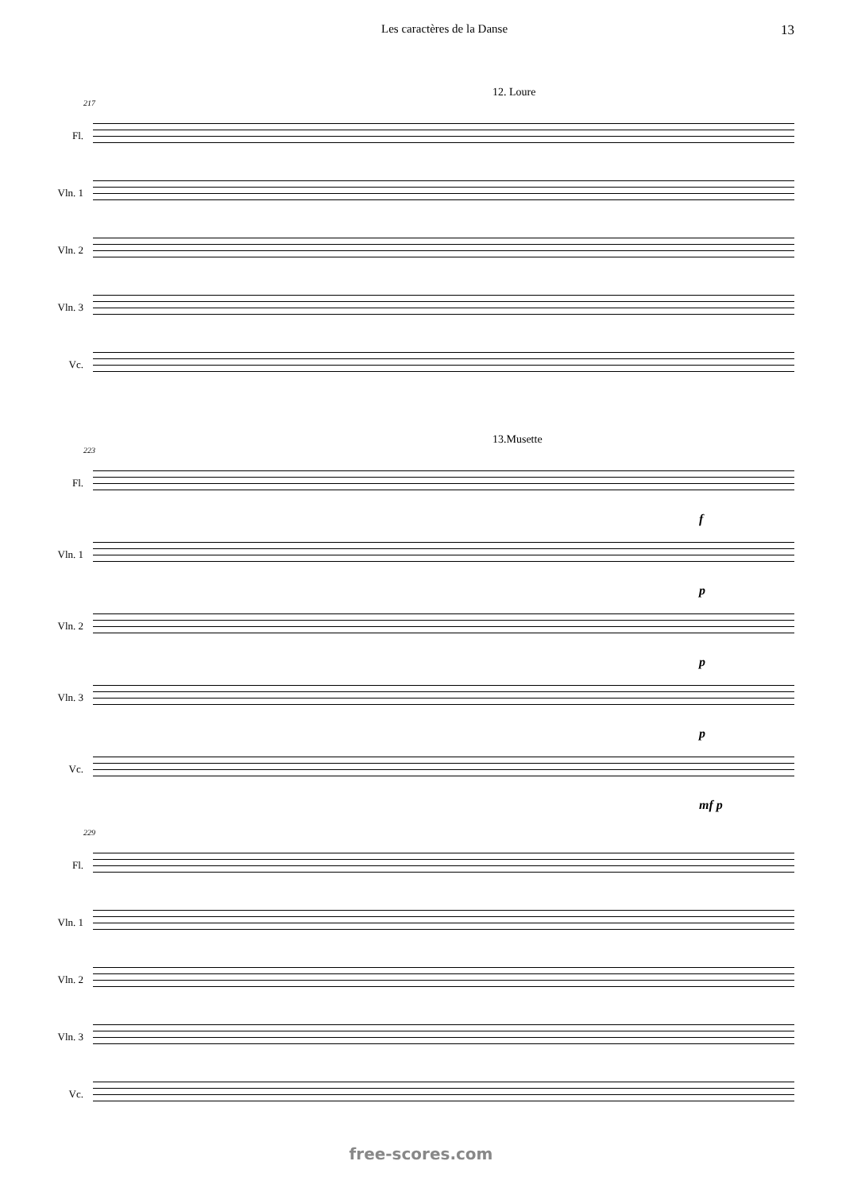Les caractères de la Danse 13
12. Loure
217
Fl.
Vln. 1
Vln. 2
Vln. 3
Vc.
13.Musette
223
Fl.
f
Vln. 1
p
Vln. 2
p
Vln. 3
p
Vc.
mf p
229
Fl.
Vln. 1
Vln. 2
Vln. 3
Vc.
free-scores.com